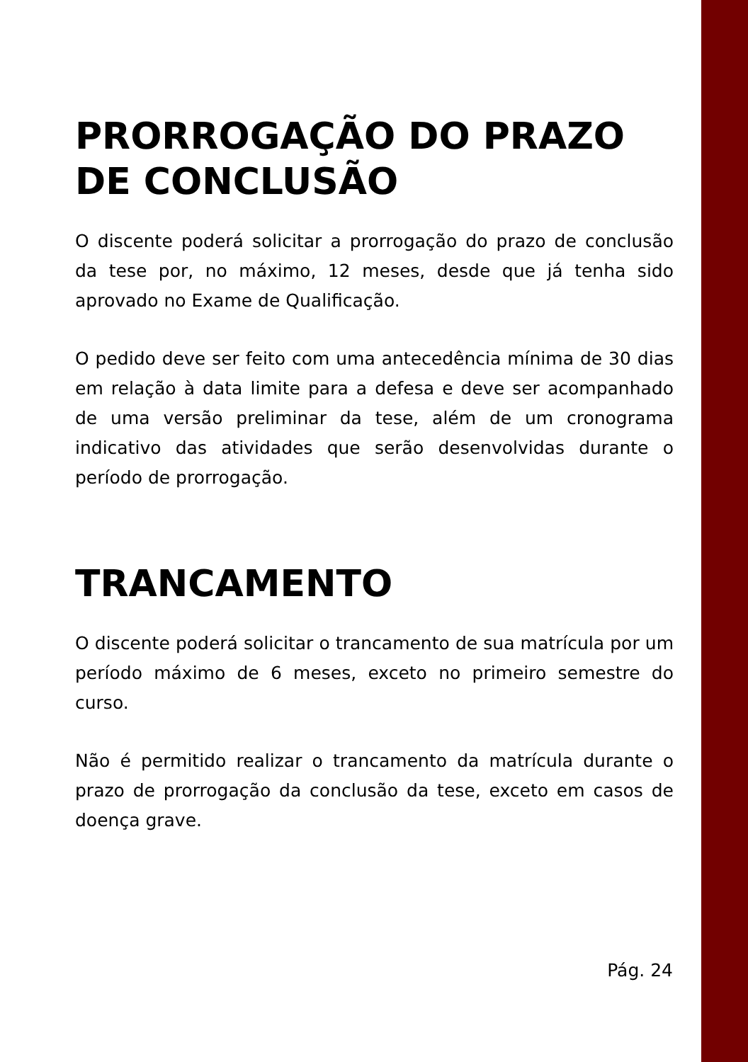PRORROGAÇÃO DO PRAZO DE CONCLUSÃO
O discente poderá solicitar a prorrogação do prazo de conclusão da tese por, no máximo, 12 meses, desde que já tenha sido aprovado no Exame de Qualificação.
O pedido deve ser feito com uma antecedência mínima de 30 dias em relação à data limite para a defesa e deve ser acompanhado de uma versão preliminar da tese, além de um cronograma indicativo das atividades que serão desenvolvidas durante o período de prorrogação.
TRANCAMENTO
O discente poderá solicitar o trancamento de sua matrícula por um período máximo de 6 meses, exceto no primeiro semestre do curso.
Não é permitido realizar o trancamento da matrícula durante o prazo de prorrogação da conclusão da tese, exceto em casos de doença grave.
Pág. 24